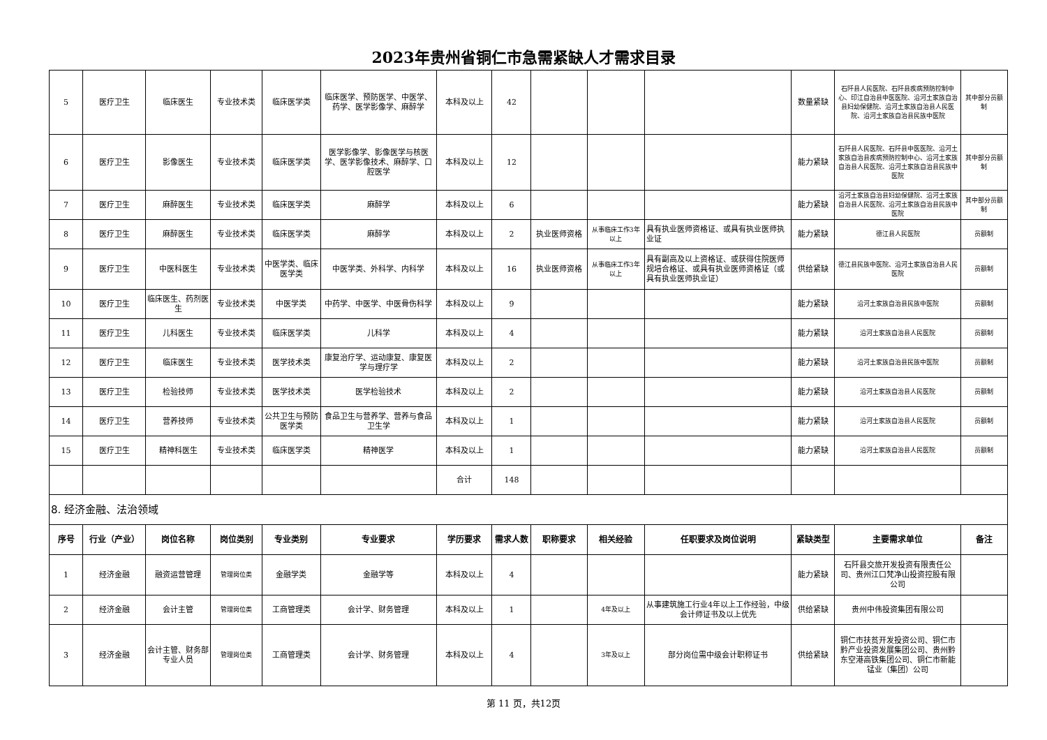2023年贵州省铜仁市急需紧缺人才需求目录
| 5 | 医疗卫生 | 临床医生 | 专业技术类 | 临床医学类 | 临床医学、预防医学、中医学、药学、医学影像学、麻醉学 | 本科及以上 | 42 | | | | 数量紧缺 | 石阡县人民医院、石阡县疾病预防控制中心、印江自治县中医医院、沿河土家族自治县妇幼保健院、沿河土家族自治县人民医院、沿河土家族自治县民族中医院 | 其中部分员额制 |
| 6 | 医疗卫生 | 影像医生 | 专业技术类 | 临床医学类 | 医学影像学、影像医学与核医学、医学影像技术、麻醉学、口腔医学 | 本科及以上 | 12 | | | | 能力紧缺 | 石阡县人民医院、石阡县中医医院、沿河土家族自治县疾病预防控制中心、沿河土家族自治县人民医院、沿河土家族自治县民族中医院 | 其中部分员额制 |
| 7 | 医疗卫生 | 麻醉医生 | 专业技术类 | 临床医学类 | 麻醉学 | 本科及以上 | 6 | | | | 能力紧缺 | 沿河土家族自治县妇幼保健院、沿河土家族自治县人民医院、沿河土家族自治县民族中医院 | 其中部分员额制 |
| 8 | 医疗卫生 | 麻醉医生 | 专业技术类 | 临床医学类 | 麻醉学 | 本科及以上 | 2 | 执业医师资格 | 从事临床工作3年以上 | 具有执业医师资格证、或具有执业医师执业证 | 能力紧缺 | 德江县人民医院 | 员额制 |
| 9 | 医疗卫生 | 中医科医生 | 专业技术类 | 中医学类、临床医学类 | 中医学类、外科学、内科学 | 本科及以上 | 16 | 执业医师资格 | 从事临床工作3年以上 | 具有副高及以上资格证、或获得住院医师规培合格证、或具有执业医师资格证（或具有执业医师执业证） | 供给紧缺 | 德江县民族中医院、沿河土家族自治县人民医院 | 员额制 |
| 10 | 医疗卫生 | 临床医生、药剂医生 | 专业技术类 | 中医学类 | 中药学、中医学、中医骨伤科学 | 本科及以上 | 9 | | | | 能力紧缺 | 沿河土家族自治县民族中医院 | 员额制 |
| 11 | 医疗卫生 | 儿科医生 | 专业技术类 | 临床医学类 | 儿科学 | 本科及以上 | 4 | | | | 能力紧缺 | 沿河土家族自治县人民医院 | 员额制 |
| 12 | 医疗卫生 | 临床医生 | 专业技术类 | 医学技术类 | 康复治疗学、运动康复、康复医学与理疗学 | 本科及以上 | 2 | | | | 能力紧缺 | 沿河土家族自治县民族中医院 | 员额制 |
| 13 | 医疗卫生 | 检验技师 | 专业技术类 | 医学技术类 | 医学检验技术 | 本科及以上 | 2 | | | | 能力紧缺 | 沿河土家族自治县人民医院 | 员额制 |
| 14 | 医疗卫生 | 营养技师 | 专业技术类 | 公共卫生与预防医学类 | 食品卫生与营养学、营养与食品卫生学 | 本科及以上 | 1 | | | | 能力紧缺 | 沿河土家族自治县人民医院 | 员额制 |
| 15 | 医疗卫生 | 精神科医生 | 专业技术类 | 临床医学类 | 精神医学 | 本科及以上 | 1 | | | | 能力紧缺 | 沿河土家族自治县人民医院 | 员额制 |
| | | | | | | 合计 | 148 | | | | | | |
| 8. 经济金融、法治领域 | | | | | | | | | | | | | |
| 序号 | 行业（产业） | 岗位名称 | 岗位类别 | 专业类别 | 专业要求 | 学历要求 | 需求人数 | 职称要求 | 相关经验 | 任职要求及岗位说明 | 紧缺类型 | 主要需求单位 | 备注 |
| 1 | 经济金融 | 融资运营管理 | 管理岗位类 | 金融学类 | 金融学等 | 本科及以上 | 4 | | | | 能力紧缺 | 石阡县交旅开发投资有限责任公司、贵州江口梵净山投资控股有限公司 | |
| 2 | 经济金融 | 会计主管 | 管理岗位类 | 工商管理类 | 会计学、财务管理 | 本科及以上 | 1 | | 4年及以上 | 从事建筑施工行业4年以上工作经验，中级会计师证书及以上优先 | 供给紧缺 | 贵州中伟投资集团有限公司 | |
| 3 | 经济金融 | 会计主管、财务部专业人员 | 管理岗位类 | 工商管理类 | 会计学、财务管理 | 本科及以上 | 4 | | 3年及以上 | 部分岗位需中级会计职称证书 | 供给紧缺 | 铜仁市扶贫开发投资公司、铜仁市黔产业投资发展集团公司、贵州黔东空港高铁集团公司、铜仁市新能锰业（集团）公司 | |
第 11 页，共12页